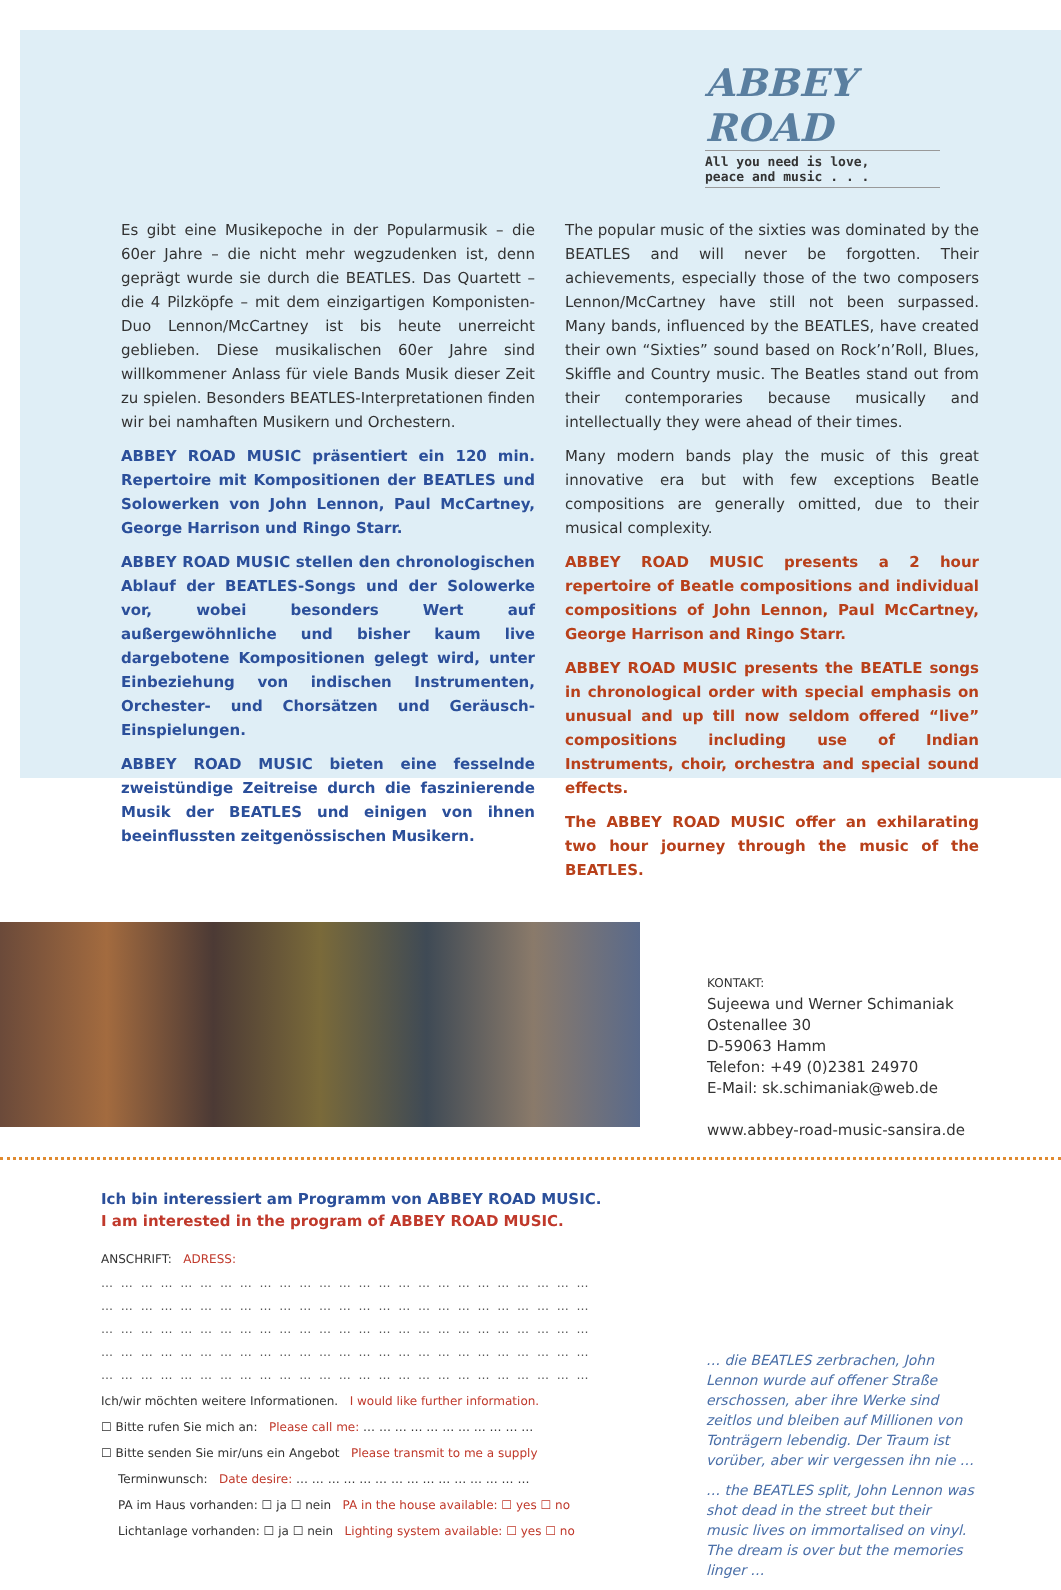ABBEY ROAD
All you need is love,
peace and music . . .
Es gibt eine Musikepoche in der Popularmusik – die 60er Jahre – die nicht mehr wegzudenken ist, denn geprägt wurde sie durch die BEATLES. Das Quartett – die 4 Pilzköpfe – mit dem einzigartigen Komponisten-Duo Lennon/McCartney ist bis heute unerreicht geblieben. Diese musikalischen 60er Jahre sind willkommener Anlass für viele Bands Musik dieser Zeit zu spielen. Besonders BEATLES-Interpretationen finden wir bei namhaften Musikern und Orchestern.
ABBEY ROAD MUSIC präsentiert ein 120 min. Repertoire mit Kompositionen der BEATLES und Solowerken von John Lennon, Paul McCartney, George Harrison und Ringo Starr.
ABBEY ROAD MUSIC stellen den chronologischen Ablauf der BEATLES-Songs und der Solowerke vor, wobei besonders Wert auf außergewöhnliche und bisher kaum live dargebotene Kompositionen gelegt wird, unter Einbeziehung von indischen Instrumenten, Orchester- und Chorsätzen und Geräusch-Einspielungen.
ABBEY ROAD MUSIC bieten eine fesselnde zweistündige Zeitreise durch die faszinierende Musik der BEATLES und einigen von ihnen beeinflussten zeitgenössischen Musikern.
The popular music of the sixties was dominated by the BEATLES and will never be forgotten. Their achievements, especially those of the two composers Lennon/McCartney have still not been surpassed. Many bands, influenced by the BEATLES, have created their own “Sixties” sound based on Rock’n’Roll, Blues, Skiffle and Country music. The Beatles stand out from their contemporaries because musically and intellectually they were ahead of their times.
Many modern bands play the music of this great innovative era but with few exceptions Beatle compositions are generally omitted, due to their musical complexity.
ABBEY ROAD MUSIC presents a 2 hour repertoire of Beatle compositions and individual compositions of John Lennon, Paul McCartney, George Harrison and Ringo Starr.
ABBEY ROAD MUSIC presents the BEATLE songs in chronological order with special emphasis on unusual and up till now seldom offered “live” compositions including use of Indian Instruments, choir, orchestra and special sound effects.
The ABBEY ROAD MUSIC offer an exhilarating two hour journey through the music of the BEATLES.
KONTAKT:
Sujeewa und Werner Schimaniak
Ostenallee 30
D-59063 Hamm
Telefon: +49 (0)2381 24970
E-Mail: sk.schimaniak@web.de
www.abbey-road-music-sansira.de
Ich bin interessiert am Programm von ABBEY ROAD MUSIC.
I am interested in the program of ABBEY ROAD MUSIC.
ANSCHRIFT: ADRESS:
… … … … … … … … … … … … … … … … … … … … … … … … …
… … … … … … … … … … … … … … … … … … … … … … … … …
… … … … … … … … … … … … … … … … … … … … … … … … …
… … … … … … … … … … … … … … … … … … … … … … … … …
… … … … … … … … … … … … … … … … … … … … … … … … …
Ich/wir möchten weitere Informationen. I would like further information.
☐ Bitte rufen Sie mich an: Please call me: … … … … … … … … … … …
☐ Bitte senden Sie mir/uns ein Angebot Please transmit to me a supply
Terminwunsch: Date desire: … … … … … … … … … … … … … … …
PA im Haus vorhanden: ☐ ja ☐ nein PA in the house available: ☐ yes ☐ no
Lichtanlage vorhanden: ☐ ja ☐ nein Lighting system available: ☐ yes ☐ no
… die BEATLES zerbrachen, John Lennon wurde auf offener Straße erschossen, aber ihre Werke sind zeitlos und bleiben auf Millionen von Tonträgern lebendig. Der Traum ist vorüber, aber wir vergessen ihn nie …
… the BEATLES split, John Lennon was shot dead in the street but their music lives on immortalised on vinyl. The dream is over but the memories linger …